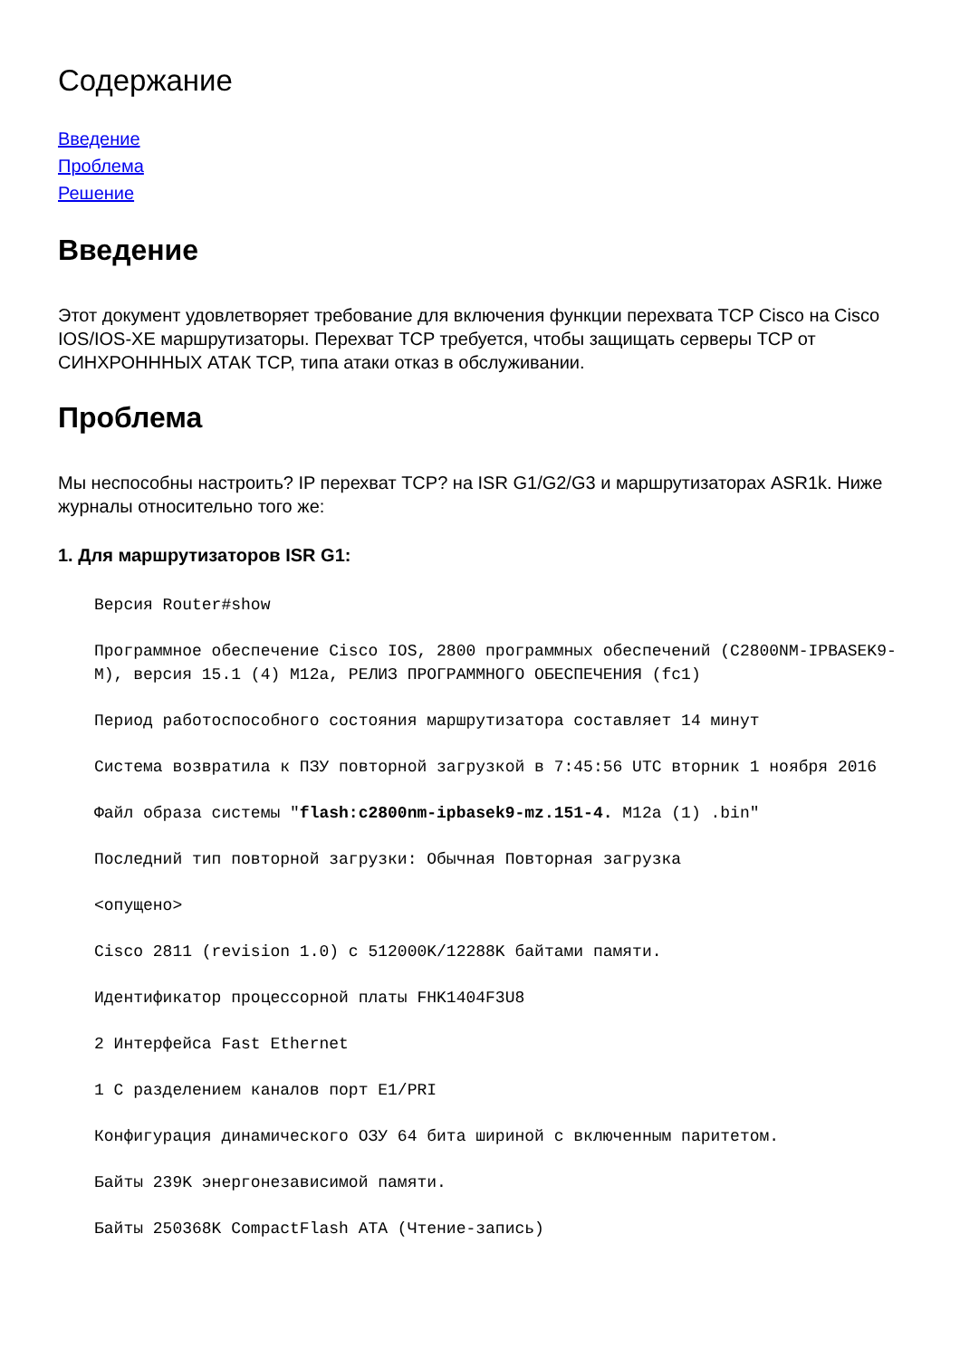Содержание
Введение
Проблема
Решение
Введение
Этот документ удовлетворяет требование для включения функции перехвата TCP Cisco на Cisco IOS/IOS-XE маршрутизаторы. Перехват TCP требуется, чтобы защищать серверы TCP от СИНХРОНННЫХ АТАК TCP, типа атаки отказ в обслуживании.
Проблема
Мы неспособны настроить? IP перехват TCP? на ISR G1/G2/G3 и маршрутизаторах ASR1k. Ниже журналы относительно того же:
1. Для маршрутизаторов ISR G1:
Версия Router#show
Программное обеспечение Cisco IOS, 2800 программных обеспечений (C2800NM-IPBASEK9-M), версия 15.1 (4) M12a, РЕЛИЗ ПРОГРАММНОГО ОБЕСПЕЧЕНИЯ (fc1)
Период работоспособного состояния маршрутизатора составляет 14 минут
Система возвратила к ПЗУ повторной загрузкой в 7:45:56 UTC вторник 1 ноября 2016
Файл образа системы "flash:c2800nm-ipbasek9-mz.151-4. M12a (1) .bin"
Последний тип повторной загрузки: Обычная Повторная загрузка
<опущено>
Cisco 2811 (revision 1.0) с 512000K/12288K байтами памяти.
Идентификатор процессорной платы FHK1404F3U8
2 Интерфейса Fast Ethernet
1 С разделением каналов порт E1/PRI
Конфигурация динамического ОЗУ 64 бита шириной с включенным паритетом.
Байты 239K энергонезависимой памяти.
Байты 250368K CompactFlash ATA (Чтение-запись)